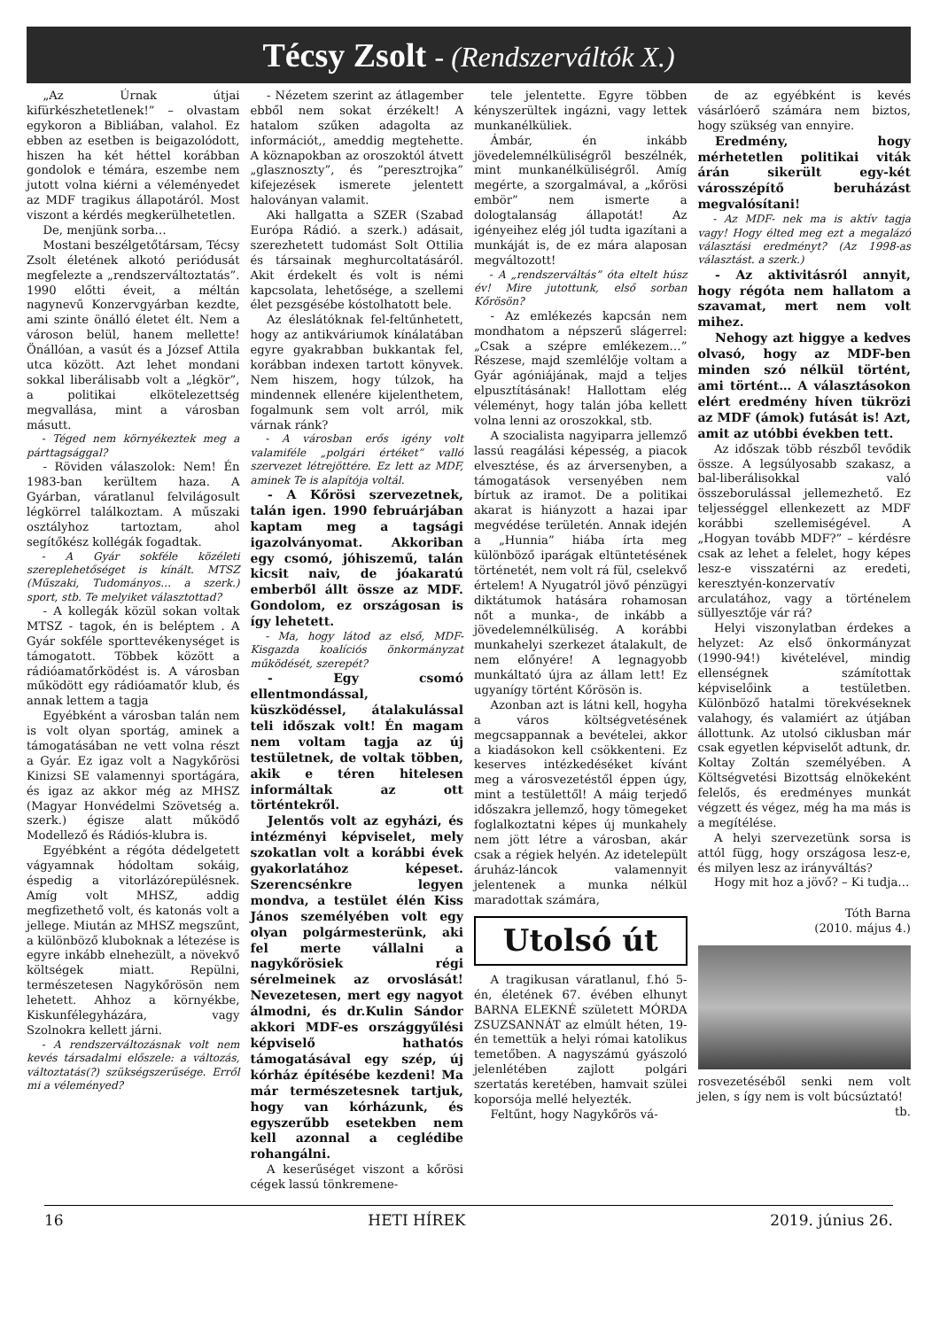Técsy Zsolt - (Rendszerváltók X.)
„Az Úrnak útjai kifürkészhetetlenek!” – olvastam egykoron a Bibliában, valahol. Ez ebben az esetben is beigazolódott, hiszen ha két héttel korábban gondolok e témára, eszembe nem jutott volna kiérni a véleményedet az MDF tragikus állapotáról. Most viszont a kérdés megkerülhetetlen.
De, menjünk sorba…
Mostani beszélgetőtársam, Técsy Zsolt életének alkotó periódusát megfelezte a „rendszerváltoztatás”. 1990 előtti éveit, a méltán nagynevű Konzervgyárban kezdte, ami szinte önálló életet élt. Nem a városon belül, hanem mellette! Önállóan, a vasút és a József Attila utca között. Azt lehet mondani sokkal liberálisabb volt a „légkör”, a politikai elkötelezettség megvallása, mint a városban másutt.
- Téged nem környékeztek meg a párttagsággal?
- Röviden válaszolok: Nem! Én 1983-ban kerültem haza. A Gyárban, váratlanul felvilágosult légkörrel találkoztam. A műszaki osztályhoz tartoztam, ahol segítőkész kollégák fogadtak.
- A Gyár sokféle közéleti szereplehetőséget is kínált. MTSZ (Műszaki, Tudományos… a szerk.) sport, stb. Te melyiket választottad?
- A kollegák közül sokan voltak MTSZ - tagok, én is beléptem . A Gyár sokféle sporttevékenységet is támogatott. Többek között a rádióamatőrködést is. A városban működött egy rádióamatőr klub, és annak lettem a tagja
Egyébként a városban talán nem is volt olyan sportág, aminek a támogatásában ne vett volna részt a Gyár. Ez igaz volt a Nagykőrösi Kinizsi SE valamennyi sportágára, és igaz az akkor még az MHSZ (Magyar Honvédelmi Szövetség a. szerk.) égisze alatt működő Modellező és Rádiós-klubra is.
Egyébként a régóta dédelgetett vágyamnak hódoltam sokáig, éspedig a vitorlázórepülésnek. Amíg volt MHSZ, addig megfizethető volt, és katonás volt a jellege. Miután az MHSZ megszűnt, a különböző kluboknak a létezése is egyre inkább elnehezült, a növekvő költségek miatt. Repülni, természetesen Nagykőrösön nem lehetett. Ahhoz a környékbe, Kiskunfélegyházára, vagy Szolnokra kellett járni.
- A rendszerváltozásnak volt nem kevés társadalmi előszele: a változás, változtatás(?) szükségszerűsége. Erről mi a véleményed?
- Nézetem szerint az átlagember ebből nem sokat érzékelt! A hatalom szűken adagolta az információt,, ameddig megtehette. A köznapokban az oroszoktól átvett „glasznoszty”, és ”peresztrojka” kifejezések ismerete jelentett halovány­an valamit.
Aki hallgatta a SZER (Szabad Európa Rádió. a szerk.) adásait, szerezhetett tudomást Solt Ottilia és társainak meghurcoltatásáról. Akit érdekelt és volt is némi kapcsolata, lehetősége, a szellemi élet pezsgésébe kóstolhatott bele.
Az éleslátóknak fel-feltűnhetett, hogy az antikváriumok kínálatában egyre gyakrabban bukkantak fel, korábban indexen tartott könyvek. Nem hiszem, hogy túlzok, ha mindennek ellenére kijelenthetem, fogalmunk sem volt arról, mik várnak ránk?
- A városban erős igény volt valamiféle „polgári értéket” valló szervezet létrejöttére. Ez lett az MDF, aminek Te is alapítója voltál.
- A Kőrösi szervezetnek, talán igen. 1990 februárjában kaptam meg a tagsági igazolványomat. Akkoriban egy csomó, jóhiszemű, talán kicsit naiv, de jóakaratú emberből állt össze az MDF. Gondolom, ez országosan is így lehetett.
- Ma, hogy látod az első, MDF-Kisgazda koalíciós önkormányzat működését, szerepét?
- Egy csomó ellentmondással, küszködéssel, átalakulással teli időszak volt! Én magam nem voltam tagja az új testületnek, de voltak többen, akik e téren hitelesen informáltak az ott történtekről.
Jelentős volt az egyházi, és intézményi képviselet, mely szokatlan volt a korábbi évek gyakorlatához képeset. Szerencsénkre legyen mondva, a testület élén Kiss János személyében volt egy olyan polgármesterünk, aki fel merte vállalni a nagykőrösiek régi sérelmeinek az orvoslását! Nevezetesen, mert egy nagyot álmodni, és dr.Kulin Sándor akkori MDF-es országgyűlési képviselő hathatós támogatásával egy szép, új kórház építésébe kezdeni! Ma már természetesnek tartjuk, hogy van kórházunk, és egyszerűbb esetekben nem kell azonnal a ceglédibe rohangálni.
A keserűséget viszont a kőrösi cégek lassú tönkremene-
tele jelentette. Egyre többen kényszerültek ingázni, vagy lettek munkanélküliek.
Ámbár, én inkább jövedelemnélküliségről beszélnék, mint munkanélküliségről. Amíg megérte, a szorgalmával, a „kőrösi embör” nem ismerte a dologtalanság állapotát! Az igényeihez elég jól tudta igazítani a munkáját is, de ez mára alaposan megváltozott!
- A „rendszerváltás” óta eltelt húsz év! Mire jutottunk, első sorban Kőrösön?
- Az emlékezés kapcsán nem mondhatom a népszerű slágerrel: „Csak a szépre emlékezem…” Részese, majd szemlélője voltam a Gyár agóniájának, majd a teljes elpusztításának! Hallottam elég véleményt, hogy talán jóba kellett volna lenni az oroszokkal, stb.
A szocialista nagyiparra jellemző lassú reagálási képesség, a piacok elvesztése, és az árversenyben, a támogatások versenyében nem bírtuk az iramot. De a politikai akarat is hiányzott a hazai ipar megvédése területén. Annak idején a „Hunnia” hiába írta meg különböző iparágak eltüntetésének történetét, nem volt rá fül, cselekvő értelem! A Nyugatról jövő pénzügyi diktátumok hatására rohamosan nőt a munka-, de inkább a jövedelemnélküliség. A korábbi munkahelyi szerkezet átalakult, de nem előnyére! A legnagyobb munkáltató újra az állam lett! Ez ugyanígy történt Kőrösön is.
Azonban azt is látni kell, hogyha a város költségvetésének megcsappannak a bevételei, akkor a kiadásokon kell csökkenteni. Ez keserves intézkedéséket kívánt meg a városvezetéstől éppen úgy, mint a testülettől! A máig terjedő időszakra jellemző, hogy tömegeket foglalkoztatni képes új munkahely nem jött létre a városban, akár csak a régiek helyén. Az idetelepült áruház-láncok valamennyit jelentenek a munka nélkül maradottak számára,
Utolsó út
A tragikusan váratlanul, f.hó 5-én, életének 67. évében elhunyt BARNA ELEKNÉ született MÓRDA ZSUZSANNÁT az elmúlt héten, 19-én temettük a helyi római katolikus temetőben. A nagyszámú gyászoló jelenlétében zajlott polgári szertatás keretében, hamvait szülei koporsója mellé helyezték.
Feltűnt, hogy Nagykőrös vá-
de az egyébként is kevés vásárlóerő számára nem biztos, hogy szükség van ennyire.
Eredmény, hogy mérhetetlen politikai viták árán sikerült egy-két városszépítő beruházást megvalósítani!
- Az MDF- nek ma is aktív tagja vagy! Hogy élted meg ezt a megalázó választási eredményt? (Az 1998-as választást. a szerk.)
- Az aktivitásról annyit, hogy régóta nem hallatom a szavamat, mert nem volt mihez.
Nehogy azt higgye a kedves olvasó, hogy az MDF-ben minden szó nélkül történt, ami történt… A választásokon elért eredmény híven tükrözi az MDF (ámok) futását is! Azt, amit az utóbbi években tett.
Az időszak több részből tevődik össze. A legsúlyosabb szakasz, a bal-liberálisokkal való összeborulással jellemezhető. Ez teljességgel ellenkezett az MDF korábbi szellemiségével. A „Hogyan tovább MDF?” – kérdésre csak az lehet a felelet, hogy képes lesz-e visszatérni az eredeti, keresztyén-konzervatív arculatához, vagy a történelem süllyesztője vár rá?
Helyi viszonylatban érdekes a helyzet: Az első önkormányzat (1990-94!) kivételével, mindig ellenségnek számítottak képviselőink a testületben. Különböző hatalmi törekvéseknek valahogy, és valamiért az útjában állottunk. Az utolsó ciklusban már csak egyetlen képviselőt adtunk, dr. Koltay Zoltán személyében. A Költségvetési Bizottság elnökeként felelős, és eredményes munkát végzett és végez, még ha ma más is a megítélése.
A helyi szervezetünk sorsa is attól függ, hogy országosa lesz-e, és milyen lesz az irányváltás?
Hogy mit hoz a jövő? – Ki tudja…
Tóth Barna
(2010. május 4.)
rosvezetéséből senki nem volt jelen, s így nem is volt búcsúztató!
tb.
16 HETI HÍREK 2019. június 26.